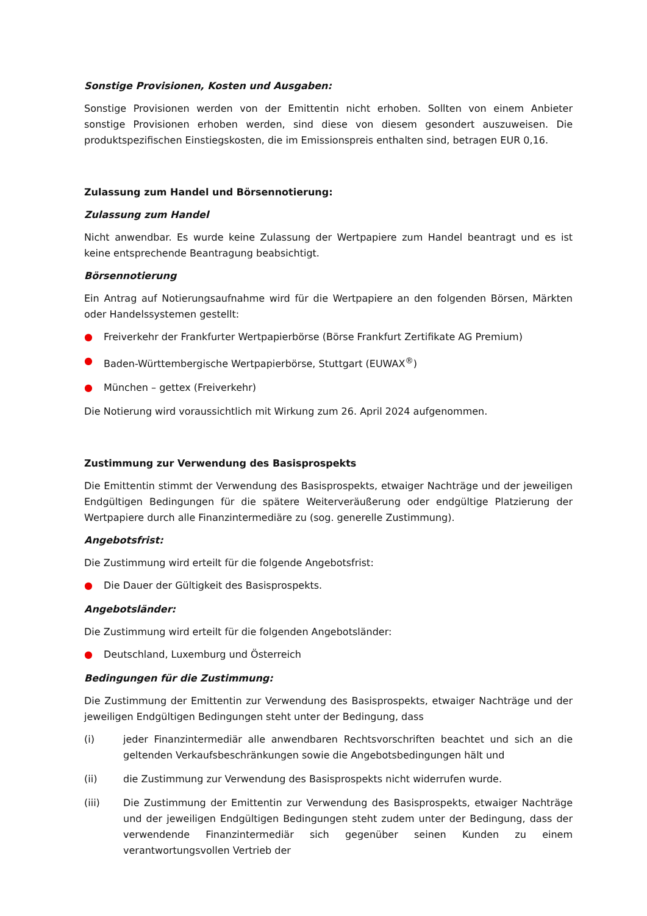Sonstige Provisionen, Kosten und Ausgaben:
Sonstige Provisionen werden von der Emittentin nicht erhoben. Sollten von einem Anbieter sonstige Provisionen erhoben werden, sind diese von diesem gesondert auszuweisen. Die produktspezifischen Einstiegskosten, die im Emissionspreis enthalten sind, betragen EUR 0,16.
Zulassung zum Handel und Börsennotierung:
Zulassung zum Handel
Nicht anwendbar. Es wurde keine Zulassung der Wertpapiere zum Handel beantragt und es ist keine entsprechende Beantragung beabsichtigt.
Börsennotierung
Ein Antrag auf Notierungsaufnahme wird für die Wertpapiere an den folgenden Börsen, Märkten oder Handelssystemen gestellt:
● Freiverkehr der Frankfurter Wertpapierbörse (Börse Frankfurt Zertifikate AG Premium)
● Baden-Württembergische Wertpapierbörse, Stuttgart (EUWAX<sup>®</sup>)
● München – gettex (Freiverkehr)
Die Notierung wird voraussichtlich mit Wirkung zum 26. April 2024 aufgenommen.
Zustimmung zur Verwendung des Basisprospekts
Die Emittentin stimmt der Verwendung des Basisprospekts, etwaiger Nachträge und der jeweiligen Endgültigen Bedingungen für die spätere Weiterveräußerung oder endgültige Platzierung der Wertpapiere durch alle Finanzintermediäre zu (sog. generelle Zustimmung).
Angebotsfrist:
Die Zustimmung wird erteilt für die folgende Angebotsfrist:
● Die Dauer der Gültigkeit des Basisprospekts.
Angebotsländer:
Die Zustimmung wird erteilt für die folgenden Angebotsländer:
● Deutschland, Luxemburg und Österreich
Bedingungen für die Zustimmung:
Die Zustimmung der Emittentin zur Verwendung des Basisprospekts, etwaiger Nachträge und der jeweiligen Endgültigen Bedingungen steht unter der Bedingung, dass
(i) jeder Finanzintermediär alle anwendbaren Rechtsvorschriften beachtet und sich an die geltenden Verkaufsbeschränkungen sowie die Angebotsbedingungen hält und
(ii) die Zustimmung zur Verwendung des Basisprospekts nicht widerrufen wurde.
(iii) Die Zustimmung der Emittentin zur Verwendung des Basisprospekts, etwaiger Nachträge und der jeweiligen Endgültigen Bedingungen steht zudem unter der Bedingung, dass der verwendende Finanzintermediär sich gegenüber seinen Kunden zu einem verantwortungsvollen Vertrieb der